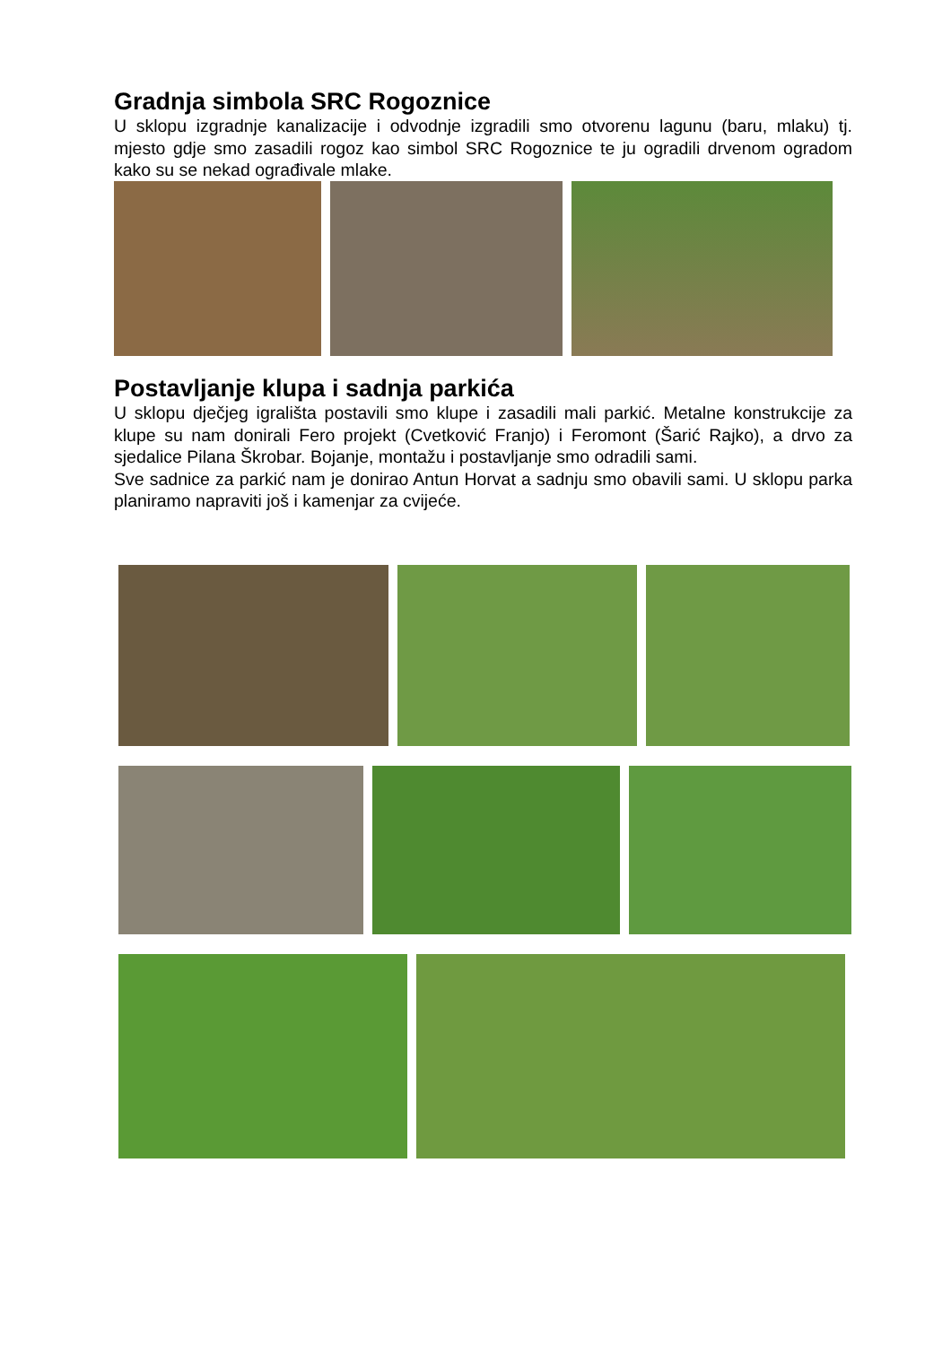Gradnja simbola SRC Rogoznice
U sklopu izgradnje kanalizacije i odvodnje izgradili smo otvorenu lagunu (baru, mlaku) tj. mjesto gdje smo zasadili rogoz kao simbol SRC Rogoznice te ju ogradili drvenom ogradom kako su se nekad ograđivale mlake.
Postavljanje klupa i sadnja parkića
U sklopu dječjeg igrališta postavili smo klupe i zasadili mali parkić. Metalne konstrukcije za klupe su nam donirali Fero projekt (Cvetković Franjo) i Feromont (Šarić Rajko), a drvo za sjedalice Pilana Škrobar. Bojanje, montažu i postavljanje smo odradili sami.
Sve sadnice za parkić nam je donirao Antun Horvat a sadnju smo obavili sami. U sklopu parka planiramo napraviti još i kamenjar za cvijeće.